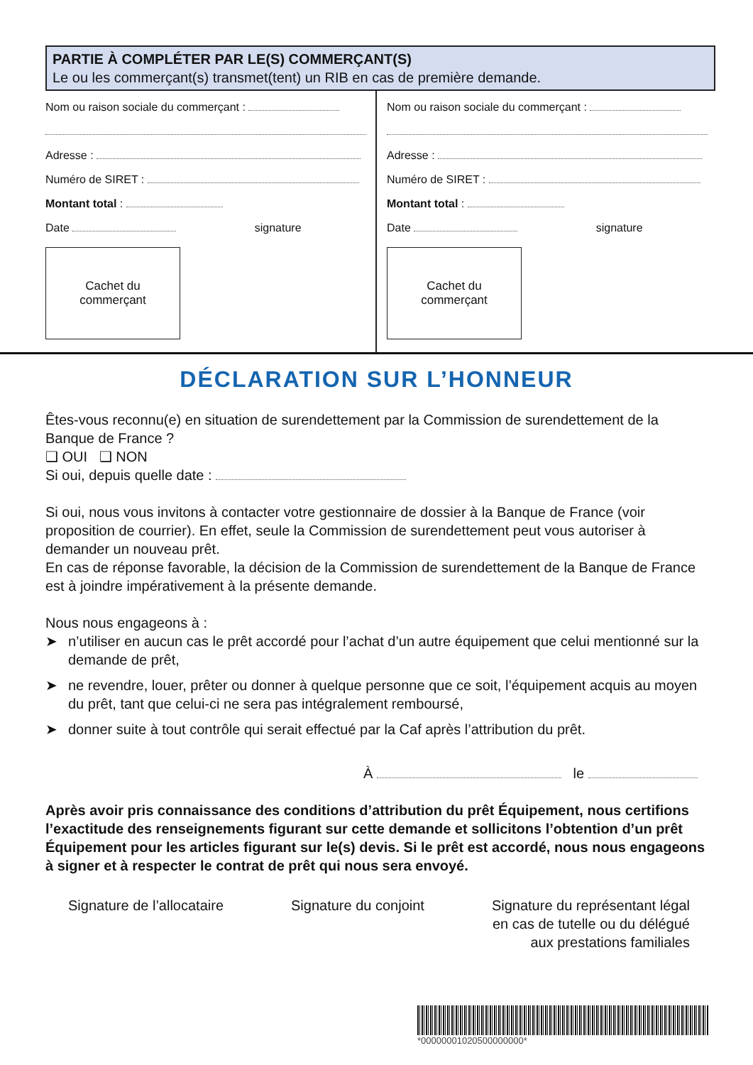PARTIE À COMPLÉTER PAR LE(S) COMMERÇANT(S)
Le ou les commerçant(s) transmet(tent) un RIB en cas de première demande.
Nom ou raison sociale du commerçant :
Adresse :
Numéro de SIRET :
Montant total :
Date signature
Cachet du
commerçant
Nom ou raison sociale du commerçant :
Adresse :
Numéro de SIRET :
Montant total :
Date signature
Cachet du
commerçant
DÉCLARATION SUR L’HONNEUR
Êtes-vous reconnu(e) en situation de surendettement par la Commission de surendettement de la Banque de France ?
❑ OUI ❑ NON
Si oui, depuis quelle date :
Si oui, nous vous invitons à contacter votre gestionnaire de dossier à la Banque de France (voir proposition de courrier). En effet, seule la Commission de surendettement peut vous autoriser à demander un nouveau prêt.
En cas de réponse favorable, la décision de la Commission de surendettement de la Banque de France est à joindre impérativement à la présente demande.
Nous nous engageons à :
➤ n’utiliser en aucun cas le prêt accordé pour l’achat d’un autre équipement que celui mentionné sur la demande de prêt,
➤ ne revendre, louer, prêter ou donner à quelque personne que ce soit, l’équipement acquis au moyen du prêt, tant que celui-ci ne sera pas intégralement remboursé,
➤ donner suite à tout contrôle qui serait effectué par la Caf après l’attribution du prêt.
À le
Après avoir pris connaissance des conditions d’attribution du prêt Équipement, nous certifions l’exactitude des renseignements figurant sur cette demande et sollicitons l’obtention d’un prêt Équipement pour les articles figurant sur le(s) devis. Si le prêt est accordé, nous nous engageons à signer et à respecter le contrat de prêt qui nous sera envoyé.
Signature de l’allocataire Signature du conjoint Signature du représentant légal
en cas de tutelle ou du délégué
aux prestations familiales
*00000001020500000000*